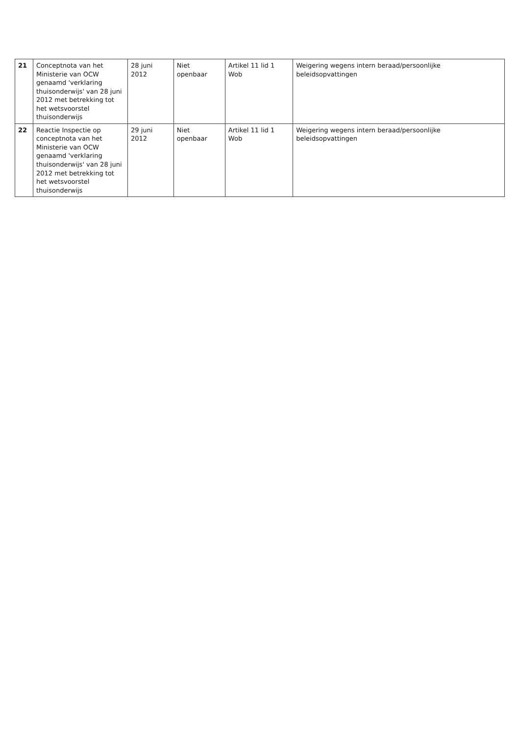| 21 | Conceptnota van het Ministerie van OCW genaamd 'verklaring thuisonderwijs' van 28 juni 2012 met betrekking tot het wetsvoorstel thuisonderwijs | 28 juni 2012 | Niet openbaar | Artikel 11 lid 1 Wob | Weigering wegens intern beraad/persoonlijke beleidsopvattingen |
| 22 | Reactie Inspectie op conceptnota van het Ministerie van OCW genaamd 'verklaring thuisonderwijs' van 28 juni 2012 met betrekking tot het wetsvoorstel thuisonderwijs | 29 juni 2012 | Niet openbaar | Artikel 11 lid 1 Wob | Weigering wegens intern beraad/persoonlijke beleidsopvattingen |